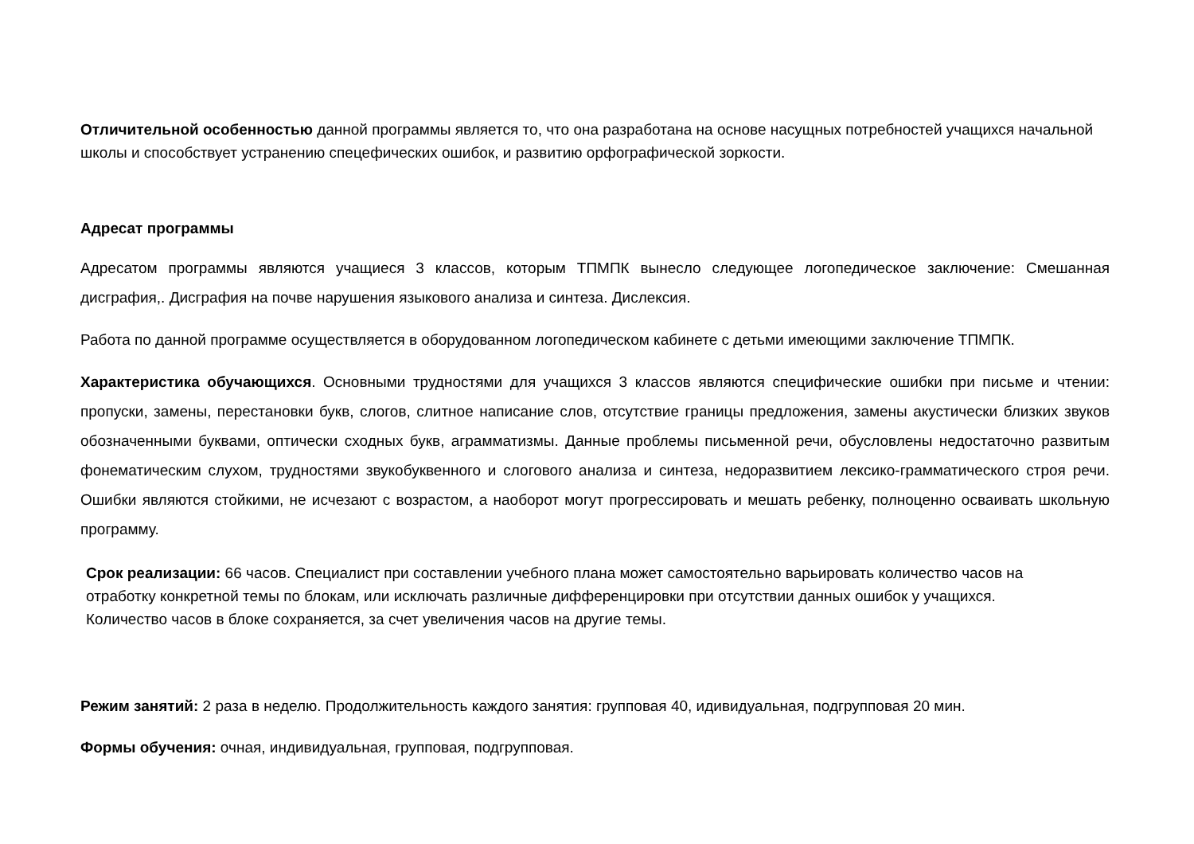Отличительной особенностью данной программы является то, что она разработана на основе насущных потребностей учащихся начальной школы и способствует устранению спецефических ошибок, и развитию орфографической зоркости.
Адресат программы
Адресатом программы являются учащиеся 3 классов, которым ТПМПК вынесло следующее логопедическое заключение: Смешанная дисграфия,. Дисграфия на почве нарушения языкового анализа и синтеза. Дислексия.
Работа по данной программе осуществляется в оборудованном логопедическом кабинете с детьми имеющими заключение ТПМПК.
Характеристика обучающихся. Основными трудностями для учащихся 3 классов являются специфические ошибки при письме и чтении: пропуски, замены, перестановки букв, слогов, слитное написание слов, отсутствие границы предложения, замены акустически близких звуков обозначенными буквами, оптически сходных букв, аграмматизмы. Данные проблемы письменной речи, обусловлены недостаточно развитым фонематическим слухом, трудностями звукобуквенного и слогового анализа и синтеза, недоразвитием лексико-грамматического строя речи. Ошибки являются стойкими, не исчезают с возрастом, а наоборот могут прогрессировать и мешать ребенку, полноценно осваивать школьную программу.
Срок реализации: 66 часов. Специалист при составлении учебного плана может самостоятельно варьировать количество часов на отработку конкретной темы по блокам, или исключать различные дифференцировки при отсутствии данных ошибок у учащихся. Количество часов в блоке сохраняется, за счет увеличения часов на другие темы.
Режим занятий: 2 раза в неделю. Продолжительность каждого занятия: групповая 40, идивидуальная, подгрупповая 20 мин.
Формы обучения: очная, индивидуальная, групповая, подгрупповая.